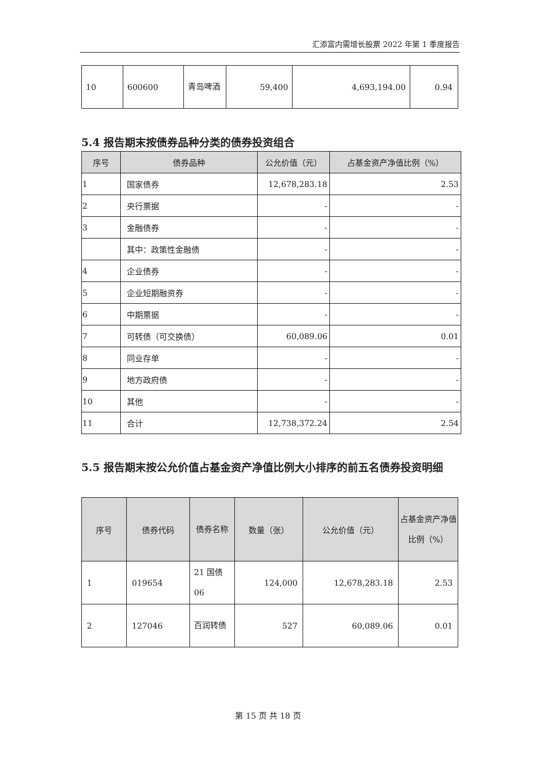汇添富内需增长股票 2022 年第 1 季度报告
| 10 | 600600 | 青岛啤酒 | 59,400 | 4,693,194.00 | 0.94 |
5.4 报告期末按债券品种分类的债券投资组合
| 序号 | 债券品种 | 公允价值（元） | 占基金资产净值比例（%） |
| --- | --- | --- | --- |
| 1 | 国家债券 | 12,678,283.18 | 2.53 |
| 2 | 央行票据 | - | - |
| 3 | 金融债券 | - | - |
| | 其中：政策性金融债 | - | - |
| 4 | 企业债券 | - | - |
| 5 | 企业短期融资券 | - | - |
| 6 | 中期票据 | - | - |
| 7 | 可转债（可交换债） | 60,089.06 | 0.01 |
| 8 | 同业存单 | - | - |
| 9 | 地方政府债 | - | - |
| 10 | 其他 | - | - |
| 11 | 合计 | 12,738,372.24 | 2.54 |
5.5 报告期末按公允价值占基金资产净值比例大小排序的前五名债券投资明细
| 序号 | 债券代码 | 债券名称 | 数量（张） | 公允价值（元） | 占基金资产净值比例（%） |
| --- | --- | --- | --- | --- | --- |
| 1 | 019654 | 21 国债 06 | 124,000 | 12,678,283.18 | 2.53 |
| 2 | 127046 | 百润转债 | 527 | 60,089.06 | 0.01 |
第 15 页 共 18 页